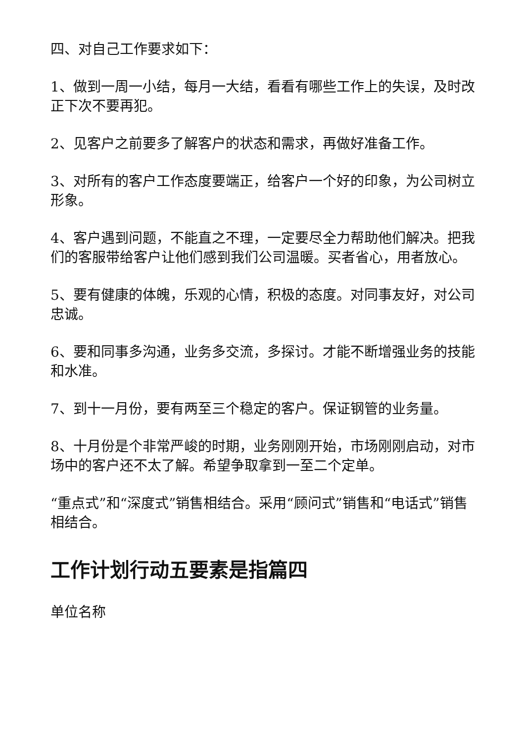四、对自己工作要求如下：
1、做到一周一小结，每月一大结，看看有哪些工作上的失误，及时改正下次不要再犯。
2、见客户之前要多了解客户的状态和需求，再做好准备工作。
3、对所有的客户工作态度要端正，给客户一个好的印象，为公司树立形象。
4、客户遇到问题，不能直之不理，一定要尽全力帮助他们解决。把我们的客服带给客户让他们感到我们公司温暖。买者省心，用者放心。
5、要有健康的体魄，乐观的心情，积极的态度。对同事友好，对公司忠诚。
6、要和同事多沟通，业务多交流，多探讨。才能不断增强业务的技能和水准。
7、到十一月份，要有两至三个稳定的客户。保证钢管的业务量。
8、十月份是个非常严峻的时期，业务刚刚开始，市场刚刚启动，对市场中的客户还不太了解。希望争取拿到一至二个定单。
“重点式”和“深度式”销售相结合。采用“顾问式”销售和“电话式”销售相结合。
工作计划行动五要素是指篇四
单位名称